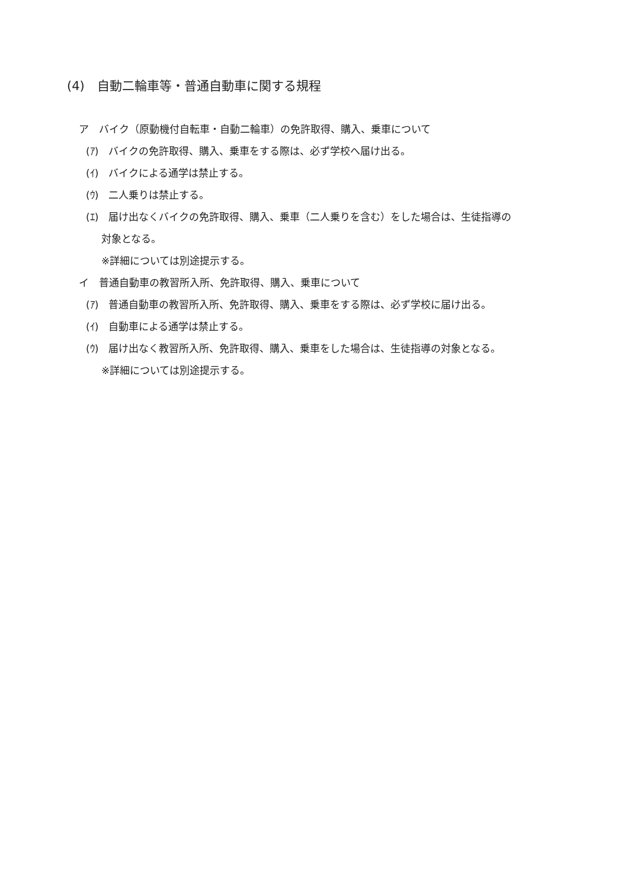(4)　自動二輪車等・普通自動車に関する規程
ア　バイク（原動機付自転車・自動二輪車）の免許取得、購入、乗車について
(ｱ)　バイクの免許取得、購入、乗車をする際は、必ず学校へ届け出る。
(ｲ)　バイクによる通学は禁止する。
(ｳ)　二人乗りは禁止する。
(ｴ)　届け出なくバイクの免許取得、購入、乗車（二人乗りを含む）をした場合は、生徒指導の
対象となる。
※詳細については別途提示する。
イ　普通自動車の教習所入所、免許取得、購入、乗車について
(ｱ)　普通自動車の教習所入所、免許取得、購入、乗車をする際は、必ず学校に届け出る。
(ｲ)　自動車による通学は禁止する。
(ｳ)　届け出なく教習所入所、免許取得、購入、乗車をした場合は、生徒指導の対象となる。
※詳細については別途提示する。